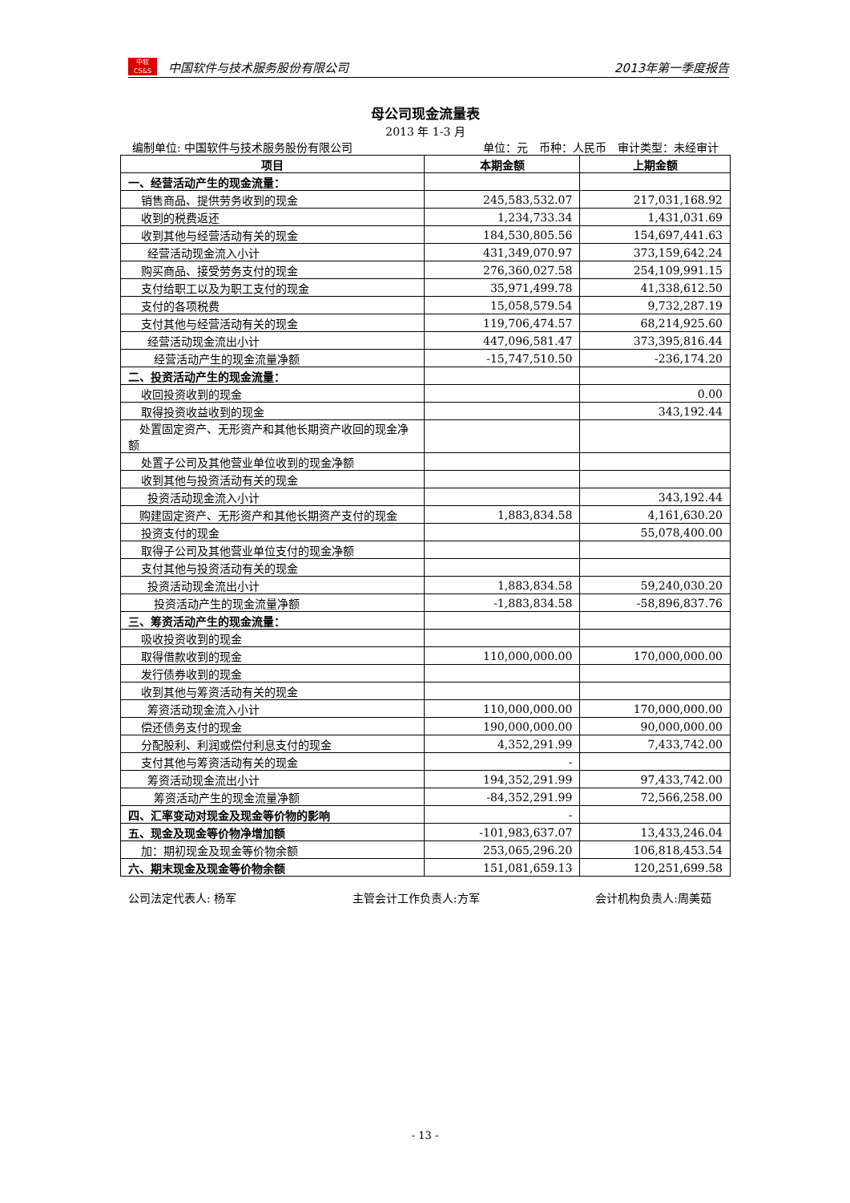中软
CS&S
中国软件与技术服务股份有限公司
2013年第一季度报告
母公司现金流量表
2013 年 1-3 月
编制单位: 中国软件与技术服务股份有限公司 单位：元　币种：人民币　审计类型：未经审计
| 项目 | 本期金额 | 上期金额 |
| --- | --- | --- |
| 一、经营活动产生的现金流量： | | |
| 销售商品、提供劳务收到的现金 | 245,583,532.07 | 217,031,168.92 |
| 收到的税费返还 | 1,234,733.34 | 1,431,031.69 |
| 收到其他与经营活动有关的现金 | 184,530,805.56 | 154,697,441.63 |
| 经营活动现金流入小计 | 431,349,070.97 | 373,159,642.24 |
| 购买商品、接受劳务支付的现金 | 276,360,027.58 | 254,109,991.15 |
| 支付给职工以及为职工支付的现金 | 35,971,499.78 | 41,338,612.50 |
| 支付的各项税费 | 15,058,579.54 | 9,732,287.19 |
| 支付其他与经营活动有关的现金 | 119,706,474.57 | 68,214,925.60 |
| 经营活动现金流出小计 | 447,096,581.47 | 373,395,816.44 |
| 经营活动产生的现金流量净额 | -15,747,510.50 | -236,174.20 |
| 二、投资活动产生的现金流量： | | |
| 收回投资收到的现金 | | 0.00 |
| 取得投资收益收到的现金 | | 343,192.44 |
| 处置固定资产、无形资产和其他长期资产收回的现金净额 | | |
| 处置子公司及其他营业单位收到的现金净额 | | |
| 收到其他与投资活动有关的现金 | | |
| 投资活动现金流入小计 | | 343,192.44 |
| 购建固定资产、无形资产和其他长期资产支付的现金 | 1,883,834.58 | 4,161,630.20 |
| 投资支付的现金 | | 55,078,400.00 |
| 取得子公司及其他营业单位支付的现金净额 | | |
| 支付其他与投资活动有关的现金 | | |
| 投资活动现金流出小计 | 1,883,834.58 | 59,240,030.20 |
| 投资活动产生的现金流量净额 | -1,883,834.58 | -58,896,837.76 |
| 三、筹资活动产生的现金流量： | | |
| 吸收投资收到的现金 | | |
| 取得借款收到的现金 | 110,000,000.00 | 170,000,000.00 |
| 发行债券收到的现金 | | |
| 收到其他与筹资活动有关的现金 | | |
| 筹资活动现金流入小计 | 110,000,000.00 | 170,000,000.00 |
| 偿还债务支付的现金 | 190,000,000.00 | 90,000,000.00 |
| 分配股利、利润或偿付利息支付的现金 | 4,352,291.99 | 7,433,742.00 |
| 支付其他与筹资活动有关的现金 | - | |
| 筹资活动现金流出小计 | 194,352,291.99 | 97,433,742.00 |
| 筹资活动产生的现金流量净额 | -84,352,291.99 | 72,566,258.00 |
| 四、汇率变动对现金及现金等价物的影响 | - | |
| 五、现金及现金等价物净增加额 | -101,983,637.07 | 13,433,246.04 |
| 加：期初现金及现金等价物余额 | 253,065,296.20 | 106,818,453.54 |
| 六、期末现金及现金等价物余额 | 151,081,659.13 | 120,251,699.58 |
公司法定代表人: 杨军 主管会计工作负责人:方军 会计机构负责人:周美茹
- 13 -